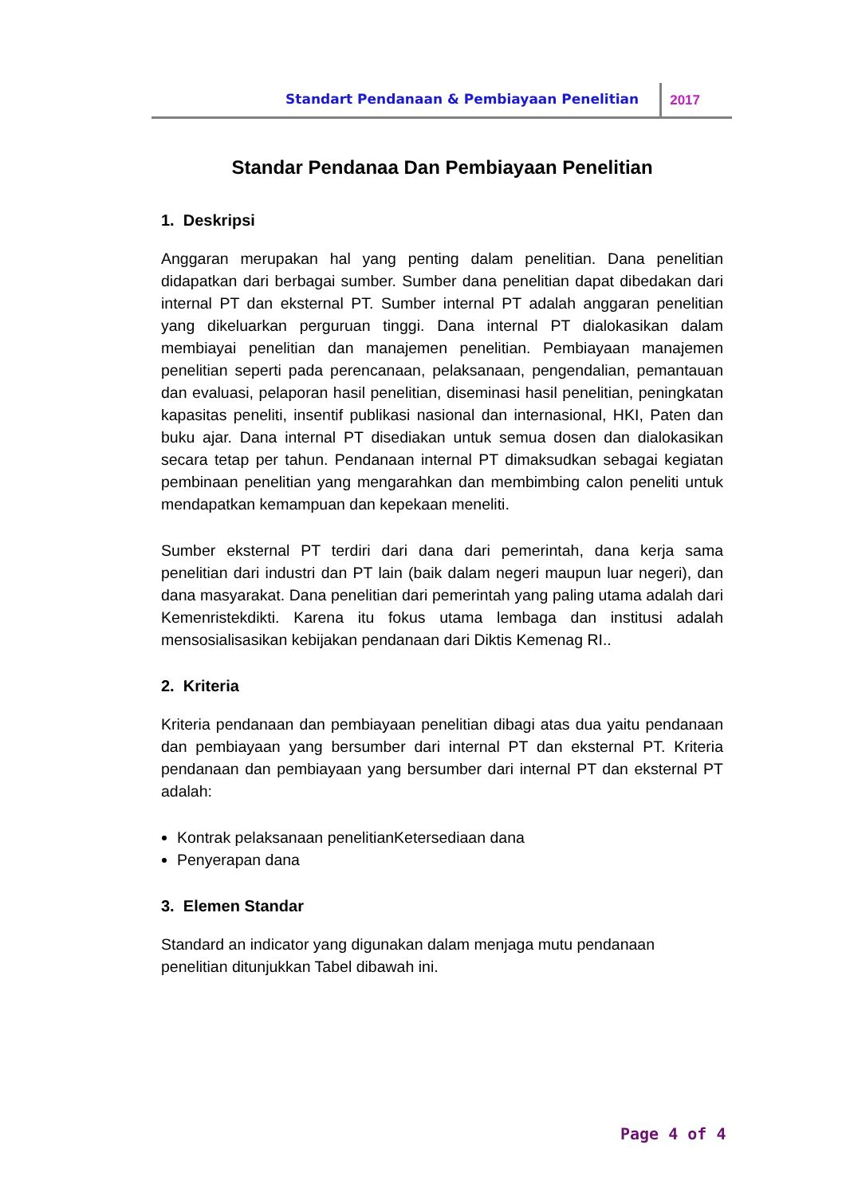Standart Pendanaan & Pembiayaan Penelitian 2017
Standar Pendanaa Dan Pembiayaan Penelitian
1. Deskripsi
Anggaran merupakan hal yang penting dalam penelitian. Dana penelitian didapatkan dari berbagai sumber. Sumber dana penelitian dapat dibedakan dari internal PT dan eksternal PT. Sumber internal PT adalah anggaran penelitian yang dikeluarkan perguruan tinggi. Dana internal PT dialokasikan dalam membiayai penelitian dan manajemen penelitian. Pembiayaan manajemen penelitian seperti pada perencanaan, pelaksanaan, pengendalian, pemantauan dan evaluasi, pelaporan hasil penelitian, diseminasi hasil penelitian, peningkatan kapasitas peneliti, insentif publikasi nasional dan internasional, HKI, Paten dan buku ajar. Dana internal PT disediakan untuk semua dosen dan dialokasikan secara tetap per tahun. Pendanaan internal PT dimaksudkan sebagai kegiatan pembinaan penelitian yang mengarahkan dan membimbing calon peneliti untuk mendapatkan kemampuan dan kepekaan meneliti.
Sumber eksternal PT terdiri dari dana dari pemerintah, dana kerja sama penelitian dari industri dan PT lain (baik dalam negeri maupun luar negeri), dan dana masyarakat. Dana penelitian dari pemerintah yang paling utama adalah dari Kemenristekdikti. Karena itu fokus utama lembaga dan institusi adalah mensosialisasikan kebijakan pendanaan dari Diktis Kemenag RI..
2. Kriteria
Kriteria pendanaan dan pembiayaan penelitian dibagi atas dua yaitu pendanaan dan pembiayaan yang bersumber dari internal PT dan eksternal PT. Kriteria pendanaan dan pembiayaan yang bersumber dari internal PT dan eksternal PT adalah:
Kontrak pelaksanaan penelitianKetersediaan dana
Penyerapan dana
3. Elemen Standar
Standard an indicator yang digunakan dalam menjaga mutu pendanaan penelitian ditunjukkan Tabel dibawah ini.
Page 4 of 4